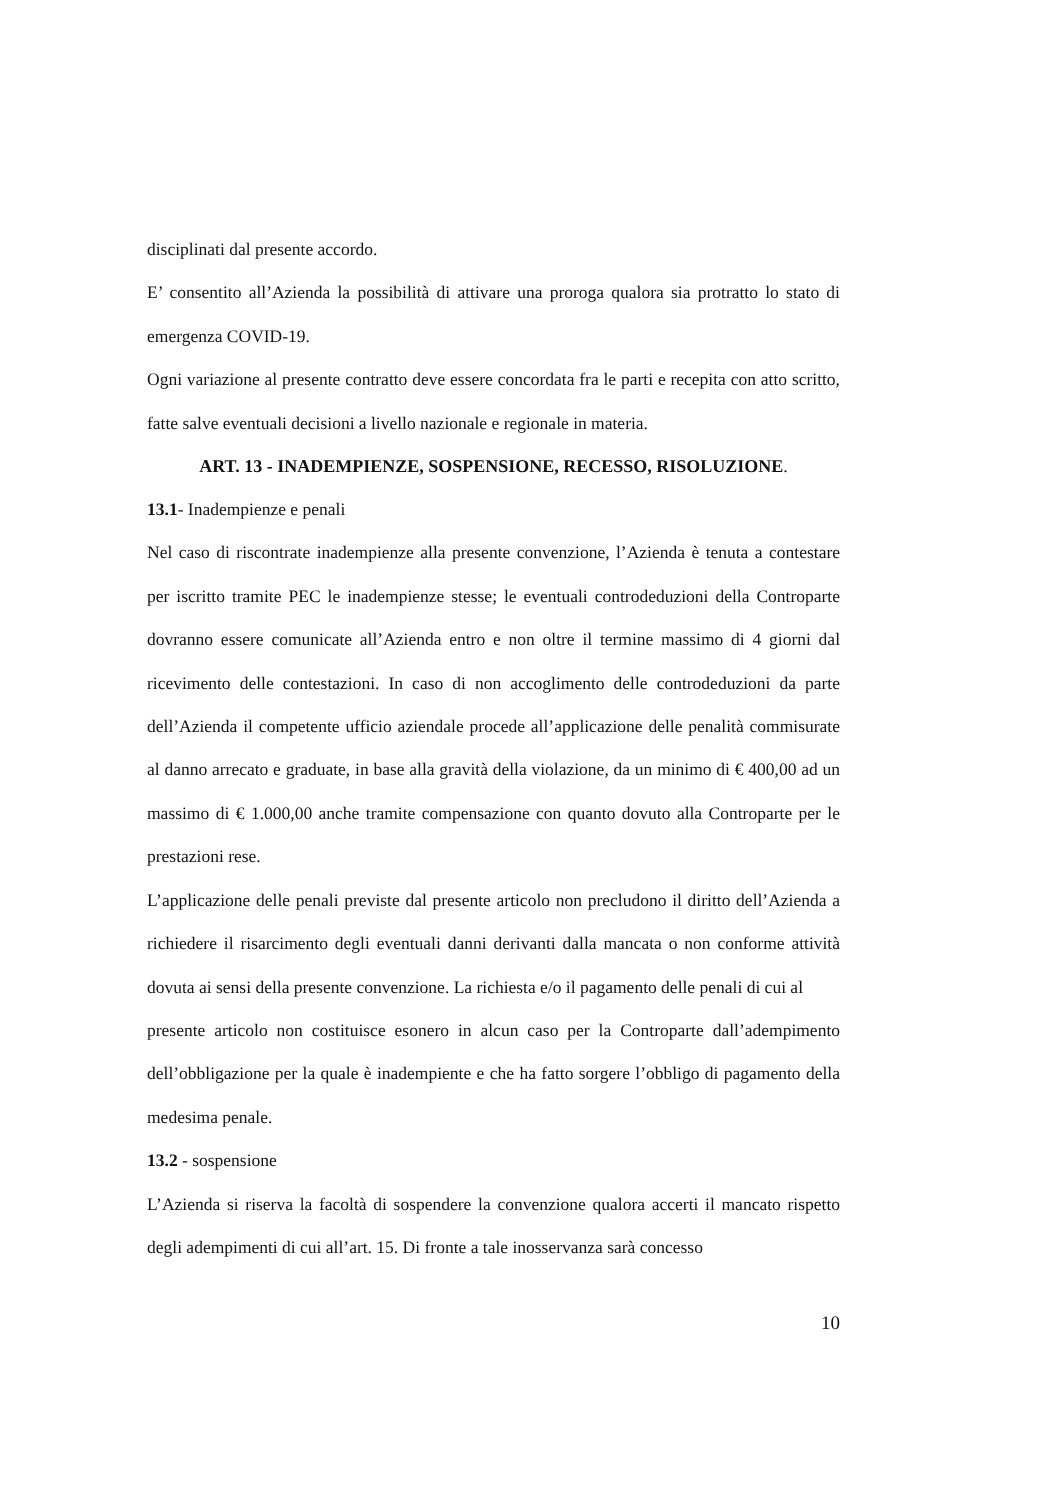disciplinati dal presente accordo.
E’ consentito all’Azienda la possibilità di attivare una proroga qualora sia protratto lo stato di emergenza COVID-19.
Ogni variazione al presente contratto deve essere concordata fra le parti e recepita con atto scritto, fatte salve eventuali decisioni a livello nazionale e regionale in materia.
ART. 13 - INADEMPIENZE, SOSPENSIONE, RECESSO, RISOLUZIONE.
13.1- Inadempienze e penali
Nel caso di riscontrate inadempienze alla presente convenzione, l’Azienda è tenuta a contestare per iscritto tramite PEC le inadempienze stesse; le eventuali controdeduzioni della Controparte dovranno essere comunicate all’Azienda entro e non oltre il termine massimo di 4 giorni dal ricevimento delle contestazioni. In caso di non accoglimento delle controdeduzioni da parte dell’Azienda il competente ufficio aziendale procede all’applicazione delle penalità commisurate al danno arrecato e graduate, in base alla gravità della violazione, da un minimo di € 400,00 ad un massimo di € 1.000,00 anche tramite compensazione con quanto dovuto alla Controparte per le prestazioni rese.
L’applicazione delle penali previste dal presente articolo non precludono il diritto dell’Azienda a richiedere il risarcimento degli eventuali danni derivanti dalla mancata o non conforme attività dovuta ai sensi della presente convenzione. La richiesta e/o il pagamento delle penali di cui al
presente articolo non costituisce esonero in alcun caso per la Controparte dall’adempimento dell’obbligazione per la quale è inadempiente e che ha fatto sorgere l’obbligo di pagamento della medesima penale.
13.2 - sospensione
L’Azienda si riserva la facoltà di sospendere la convenzione qualora accerti il mancato rispetto degli adempimenti di cui all’art. 15. Di fronte a tale inosservanza sarà concesso
10